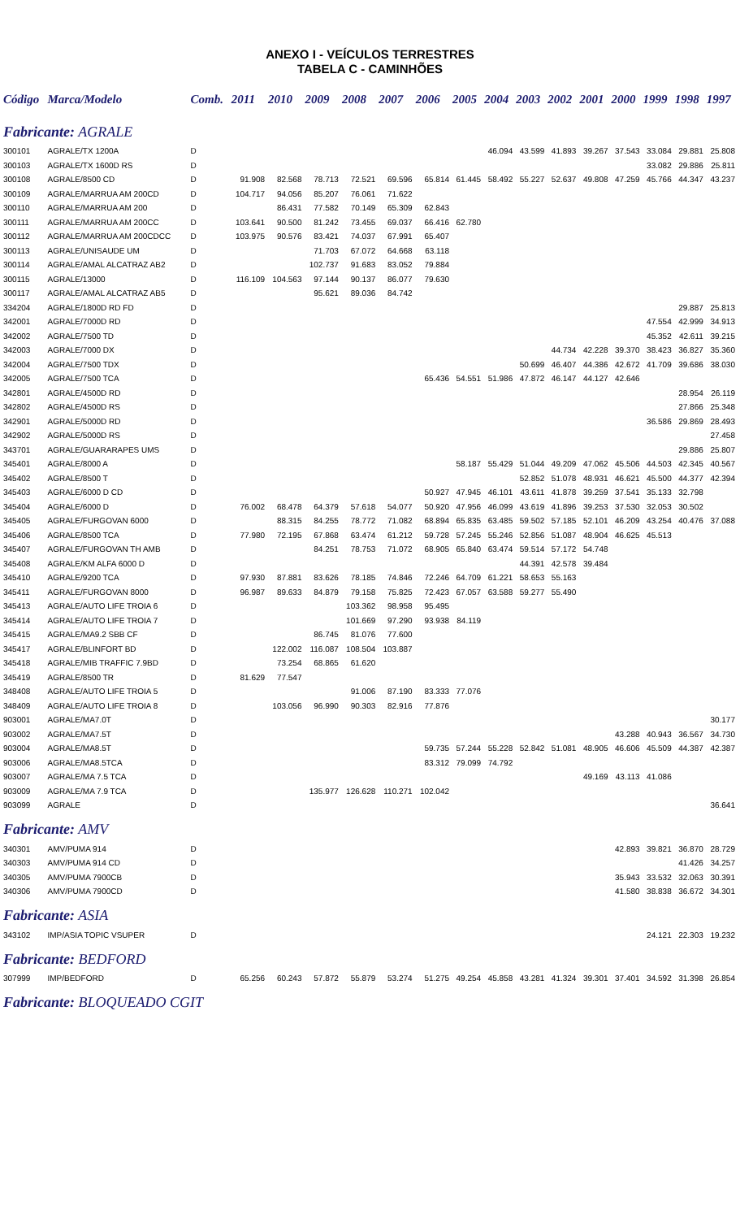ANEXO I - VEÍCULOS TERRESTRES
TABELA C - CAMINHÕES
| Código | Marca/Modelo | Comb. | 2011 | 2010 | 2009 | 2008 | 2007 | 2006 | 2005 | 2004 | 2003 | 2002 | 2001 | 2000 | 1999 | 1998 | 1997 |
| --- | --- | --- | --- | --- | --- | --- | --- | --- | --- | --- | --- | --- | --- | --- | --- | --- | --- |
| Fabricante: AGRALE | | | | | | | | | | | | | | | | | |
| 300101 | AGRALE/TX 1200A | D | | | | | | | | 46.094 | 43.599 | 41.893 | 39.267 | 37.543 | 33.084 | 29.881 | 25.808 |
| 300103 | AGRALE/TX 1600D RS | D | | | | | | | | | | | | | 33.082 | 29.886 | 25.811 |
| 300108 | AGRALE/8500 CD | D | 91.908 | 82.568 | 78.713 | 72.521 | 69.596 | 65.814 | 61.445 | 58.492 | 55.227 | 52.637 | 49.808 | 47.259 | 45.766 | 44.347 | 43.237 |
| 300109 | AGRALE/MARRUA AM 200CD | D | 104.717 | 94.056 | 85.207 | 76.061 | 71.622 | | | | | | | | | | |
| 300110 | AGRALE/MARRUA AM 200 | D | | 86.431 | 77.582 | 70.149 | 65.309 | 62.843 | | | | | | | | | |
| 300111 | AGRALE/MARRUA AM 200CC | D | 103.641 | 90.500 | 81.242 | 73.455 | 69.037 | 66.416 | 62.780 | | | | | | | | |
| 300112 | AGRALE/MARRUA AM 200CDCC | D | 103.975 | 90.576 | 83.421 | 74.037 | 67.991 | 65.407 | | | | | | | | | |
| 300113 | AGRALE/UNISAUDE UM | D | | | 71.703 | 67.072 | 64.668 | 63.118 | | | | | | | | | |
| 300114 | AGRALE/AMAL ALCATRAZ AB2 | D | | | 102.737 | 91.683 | 83.052 | 79.884 | | | | | | | | | |
| 300115 | AGRALE/13000 | D | 116.109 | 104.563 | 97.144 | 90.137 | 86.077 | 79.630 | | | | | | | | | |
| 300117 | AGRALE/AMAL ALCATRAZ AB5 | D | | | 95.621 | 89.036 | 84.742 | | | | | | | | | | |
| 334204 | AGRALE/1800D RD FD | D | | | | | | | | | | | | | | 29.887 | 25.813 |
| 342001 | AGRALE/7000D RD | D | | | | | | | | | | | | | 47.554 | 42.999 | 34.913 |
| 342002 | AGRALE/7500 TD | D | | | | | | | | | | | | | 45.352 | 42.611 | 39.215 |
| 342003 | AGRALE/7000 DX | D | | | | | | | | | | 44.734 | 42.228 | 39.370 | 38.423 | 36.827 | 35.360 |
| 342004 | AGRALE/7500 TDX | D | | | | | | | | | 50.699 | 46.407 | 44.386 | 42.672 | 41.709 | 39.686 | 38.030 |
| 342005 | AGRALE/7500 TCA | D | | | | | | 65.436 | 54.551 | 51.986 | 47.872 | 46.147 | 44.127 | 42.646 | | | |
| 342801 | AGRALE/4500D RD | D | | | | | | | | | | | | | | 28.954 | 26.119 |
| 342802 | AGRALE/4500D RS | D | | | | | | | | | | | | | | 27.866 | 25.348 |
| 342901 | AGRALE/5000D RD | D | | | | | | | | | | | | | 36.586 | 29.869 | 28.493 |
| 342902 | AGRALE/5000D RS | D | | | | | | | | | | | | | | | 27.458 |
| 343701 | AGRALE/GUARARAPES UMS | D | | | | | | | | | | | | | | 29.886 | 25.807 |
| 345401 | AGRALE/8000 A | D | | | | | | | 58.187 | 55.429 | 51.044 | 49.209 | 47.062 | 45.506 | 44.503 | 42.345 | 40.567 |
| 345402 | AGRALE/8500 T | D | | | | | | | | | 52.852 | 51.078 | 48.931 | 46.621 | 45.500 | 44.377 | 42.394 |
| 345403 | AGRALE/6000 D CD | D | | | | | | 50.927 | 47.945 | 46.101 | 43.611 | 41.878 | 39.259 | 37.541 | 35.133 | 32.798 | |
| 345404 | AGRALE/6000 D | D | 76.002 | 68.478 | 64.379 | 57.618 | 54.077 | 50.920 | 47.956 | 46.099 | 43.619 | 41.896 | 39.253 | 37.530 | 32.053 | 30.502 | |
| 345405 | AGRALE/FURGOVAN 6000 | D | | 88.315 | 84.255 | 78.772 | 71.082 | 68.894 | 65.835 | 63.485 | 59.502 | 57.185 | 52.101 | 46.209 | 43.254 | 40.476 | 37.088 |
| 345406 | AGRALE/8500 TCA | D | 77.980 | 72.195 | 67.868 | 63.474 | 61.212 | 59.728 | 57.245 | 55.246 | 52.856 | 51.087 | 48.904 | 46.625 | 45.513 | | |
| 345407 | AGRALE/FURGOVAN TH AMB | D | | | 84.251 | 78.753 | 71.072 | 68.905 | 65.840 | 63.474 | 59.514 | 57.172 | 54.748 | | | | |
| 345408 | AGRALE/KM ALFA 6000 D | D | | | | | | | | | 44.391 | 42.578 | 39.484 | | | | |
| 345410 | AGRALE/9200 TCA | D | 97.930 | 87.881 | 83.626 | 78.185 | 74.846 | 72.246 | 64.709 | 61.221 | 58.653 | 55.163 | | | | | |
| 345411 | AGRALE/FURGOVAN 8000 | D | 96.987 | 89.633 | 84.879 | 79.158 | 75.825 | 72.423 | 67.057 | 63.588 | 59.277 | 55.490 | | | | | |
| 345413 | AGRALE/AUTO LIFE TROIA 6 | D | | | | 103.362 | 98.958 | 95.495 | | | | | | | | | |
| 345414 | AGRALE/AUTO LIFE TROIA 7 | D | | | | 101.669 | 97.290 | 93.938 | 84.119 | | | | | | | | |
| 345415 | AGRALE/MA9.2 SBB CF | D | | | 86.745 | 81.076 | 77.600 | | | | | | | | | | |
| 345417 | AGRALE/BLINFORT BD | D | | 122.002 | 116.087 | 108.504 | 103.887 | | | | | | | | | | |
| 345418 | AGRALE/MIB TRAFFIC 7.9BD | D | | 73.254 | 68.865 | 61.620 | | | | | | | | | | | |
| 345419 | AGRALE/8500 TR | D | 81.629 | 77.547 | | | | | | | | | | | | | |
| 348408 | AGRALE/AUTO LIFE TROIA 5 | D | | | | 91.006 | 87.190 | 83.333 | 77.076 | | | | | | | | |
| 348409 | AGRALE/AUTO LIFE TROIA 8 | D | | 103.056 | 96.990 | 90.303 | 82.916 | 77.876 | | | | | | | | | |
| 903001 | AGRALE/MA7.0T | D | | | | | | | | | | | | | | | 30.177 |
| 903002 | AGRALE/MA7.5T | D | | | | | | | | | | | | 43.288 | 40.943 | 36.567 | 34.730 |
| 903004 | AGRALE/MA8.5T | D | | | | | | 59.735 | 57.244 | 55.228 | 52.842 | 51.081 | 48.905 | 46.606 | 45.509 | 44.387 | 42.387 |
| 903006 | AGRALE/MA8.5TCA | D | | | | | | 83.312 | 79.099 | 74.792 | | | | | | | |
| 903007 | AGRALE/MA 7.5 TCA | D | | | | | | | | | | | 49.169 | 43.113 | 41.086 | | |
| 903009 | AGRALE/MA 7.9 TCA | D | | | 135.977 | 126.628 | 110.271 | 102.042 | | | | | | | | | |
| 903099 | AGRALE | D | | | | | | | | | | | | | | | 36.641 |
| Fabricante: AMV | | | | | | | | | | | | | | | | | |
| 340301 | AMV/PUMA 914 | D | | | | | | | | | | | | 42.893 | 39.821 | 36.870 | 28.729 |
| 340303 | AMV/PUMA 914 CD | D | | | | | | | | | | | | | | 41.426 | 34.257 |
| 340305 | AMV/PUMA 7900CB | D | | | | | | | | | | | | 35.943 | 33.532 | 32.063 | 30.391 |
| 340306 | AMV/PUMA 7900CD | D | | | | | | | | | | | | 41.580 | 38.838 | 36.672 | 34.301 |
| Fabricante: ASIA | | | | | | | | | | | | | | | | | |
| 343102 | IMP/ASIA TOPIC VSUPER | D | | | | | | | | | | | | | 24.121 | 22.303 | 19.232 |
| Fabricante: BEDFORD | | | | | | | | | | | | | | | | | |
| 307999 | IMP/BEDFORD | D | 65.256 | 60.243 | 57.872 | 55.879 | 53.274 | 51.275 | 49.254 | 45.858 | 43.281 | 41.324 | 39.301 | 37.401 | 34.592 | 31.398 | 26.854 |
| Fabricante: BLOQUEADO CGIT | | | | | | | | | | | | | | | | | |